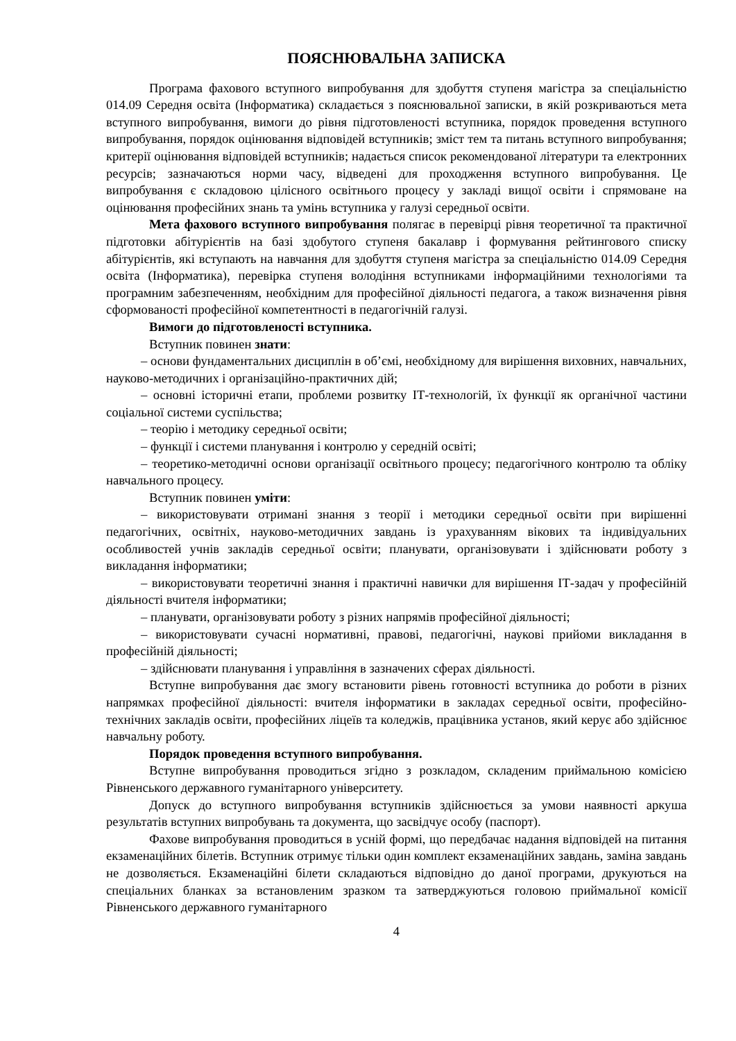ПОЯСНЮВАЛЬНА ЗАПИСКА
Програма фахового вступного випробування для здобуття ступеня магістра за спеціальністю 014.09 Середня освіта (Інформатика) складається з пояснювальної записки, в якій розкриваються мета вступного випробування, вимоги до рівня підготовленості вступника, порядок проведення вступного випробування, порядок оцінювання відповідей вступників; зміст тем та питань вступного випробування; критерії оцінювання відповідей вступників; надається список рекомендованої літератури та електронних ресурсів; зазначаються норми часу, відведені для проходження вступного випробування. Це випробування є складовою цілісного освітнього процесу у закладі вищої освіти і спрямоване на оцінювання професійних знань та умінь вступника у галузі середньої освіти.
Мета фахового вступного випробування полягає в перевірці рівня теоретичної та практичної підготовки абітурієнтів на базі здобутого ступеня бакалавр і формування рейтингового списку абітурієнтів, які вступають на навчання для здобуття ступеня магістра за спеціальністю 014.09 Середня освіта (Інформатика), перевірка ступеня володіння вступниками інформаційними технологіями та програмним забезпеченням, необхідним для професійної діяльності педагога, а також визначення рівня сформованості професійної компетентності в педагогічній галузі.
Вимоги до підготовленості вступника.
Вступник повинен знати:
– основи фундаментальних дисциплін в об’ємі, необхідному для вирішення виховних, навчальних, науково-методичних і організаційно-практичних дій;
– основні історичні етапи, проблеми розвитку ІТ-технологій, їх функції як органічної частини соціальної системи суспільства;
– теорію і методику середньої освіти;
– функції і системи планування і контролю у середній освіті;
– теоретико-методичні основи організації освітнього процесу; педагогічного контролю та обліку навчального процесу.
Вступник повинен уміти:
– використовувати отримані знання з теорії і методики середньої освіти при вирішенні педагогічних, освітніх, науково-методичних завдань із урахуванням вікових та індивідуальних особливостей учнів закладів середньої освіти; планувати, організовувати і здійснювати роботу з викладання інформатики;
– використовувати теоретичні знання і практичні навички для вирішення ІТ-задач у професійній діяльності вчителя інформатики;
– планувати, організовувати роботу з різних напрямів професійної діяльності;
– використовувати сучасні нормативні, правові, педагогічні, наукові прийоми викладання в професійній діяльності;
– здійснювати планування і управління в зазначених сферах діяльності.
Вступне випробування дає змогу встановити рівень готовності вступника до роботи в різних напрямках професійної діяльності: вчителя інформатики в закладах середньої освіти, професійно-технічних закладів освіти, професійних ліцеїв та коледжів, працівника установ, який керує або здійснює навчальну роботу.
Порядок проведення вступного випробування.
Вступне випробування проводиться згідно з розкладом, складеним приймальною комісією Рівненського державного гуманітарного університету.
Допуск до вступного випробування вступників здійснюється за умови наявності аркуша результатів вступних випробувань та документа, що засвідчує особу (паспорт).
Фахове випробування проводиться в усній формі, що передбачає надання відповідей на питання екзаменаційних білетів. Вступник отримує тільки один комплект екзаменаційних завдань, заміна завдань не дозволяється. Екзаменаційні білети складаються відповідно до даної програми, друкуються на спеціальних бланках за встановленим зразком та затверджуються головою приймальної комісії Рівненського державного гуманітарного
4